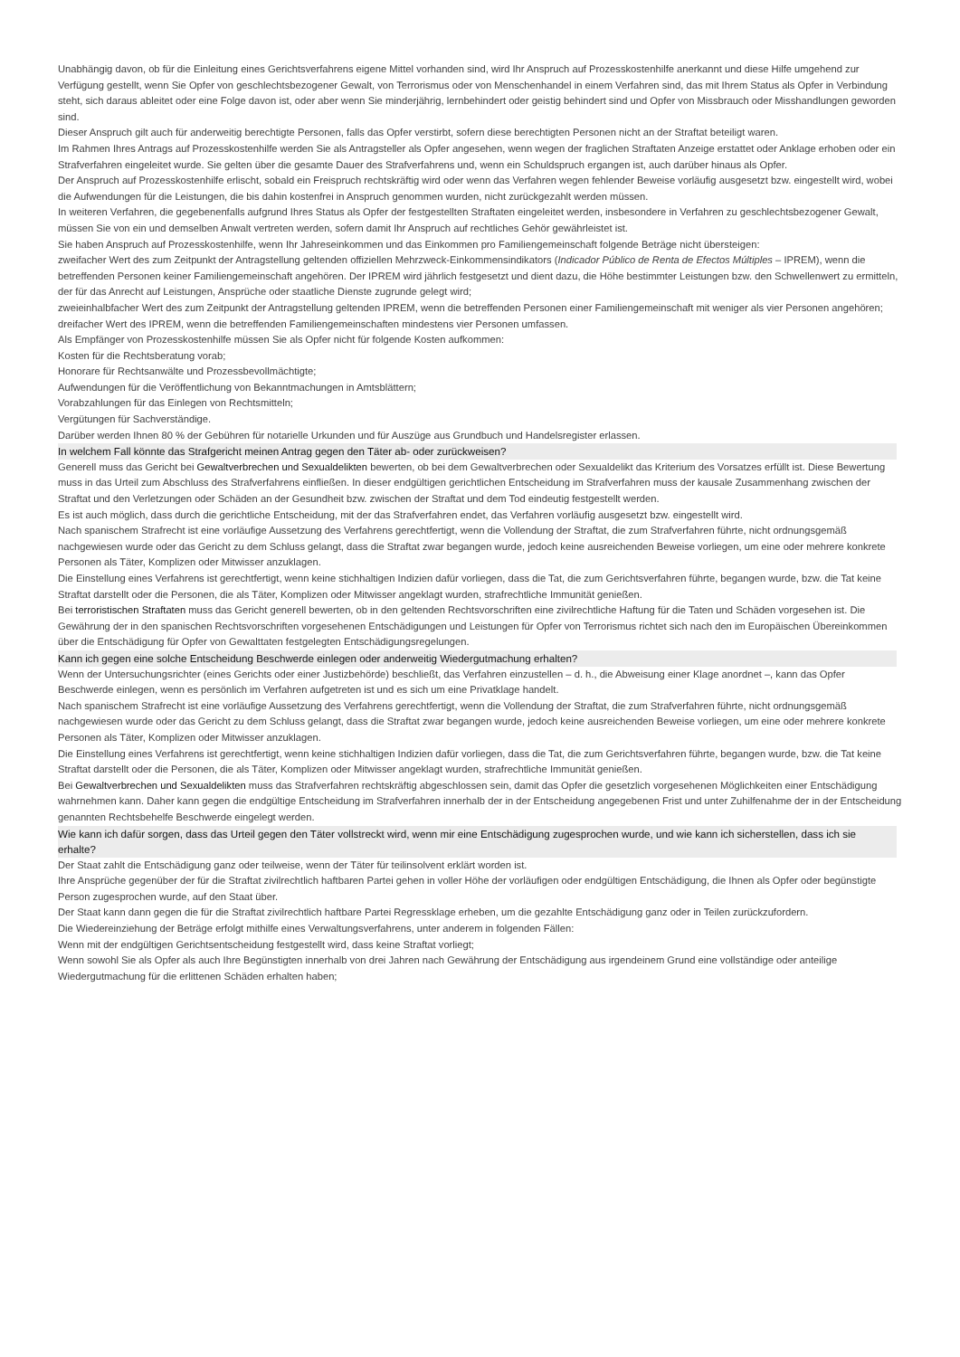Unabhängig davon, ob für die Einleitung eines Gerichtsverfahrens eigene Mittel vorhanden sind, wird Ihr Anspruch auf Prozesskostenhilfe anerkannt und diese Hilfe umgehend zur Verfügung gestellt, wenn Sie Opfer von geschlechtsbezogener Gewalt, von Terrorismus oder von Menschenhandel in einem Verfahren sind, das mit Ihrem Status als Opfer in Verbindung steht, sich daraus ableitet oder eine Folge davon ist, oder aber wenn Sie minderjährig, lernbehindert oder geistig behindert sind und Opfer von Missbrauch oder Misshandlungen geworden sind.
Dieser Anspruch gilt auch für anderweitig berechtigte Personen, falls das Opfer verstirbt, sofern diese berechtigten Personen nicht an der Straftat beteiligt waren.
Im Rahmen Ihres Antrags auf Prozesskostenhilfe werden Sie als Antragsteller als Opfer angesehen, wenn wegen der fraglichen Straftaten Anzeige erstattet oder Anklage erhoben oder ein Strafverfahren eingeleitet wurde. Sie gelten über die gesamte Dauer des Strafverfahrens und, wenn ein Schuldspruch ergangen ist, auch darüber hinaus als Opfer.
Der Anspruch auf Prozesskostenhilfe erlischt, sobald ein Freispruch rechtskräftig wird oder wenn das Verfahren wegen fehlender Beweise vorläufig ausgesetzt bzw. eingestellt wird, wobei die Aufwendungen für die Leistungen, die bis dahin kostenfrei in Anspruch genommen wurden, nicht zurückgezahlt werden müssen.
In weiteren Verfahren, die gegebenenfalls aufgrund Ihres Status als Opfer der festgestellten Straftaten eingeleitet werden, insbesondere in Verfahren zu geschlechtsbezogener Gewalt, müssen Sie von ein und demselben Anwalt vertreten werden, sofern damit Ihr Anspruch auf rechtliches Gehör gewährleistet ist.
Sie haben Anspruch auf Prozesskostenhilfe, wenn Ihr Jahreseinkommen und das Einkommen pro Familiengemeinschaft folgende Beträge nicht übersteigen:
zweifacher Wert des zum Zeitpunkt der Antragstellung geltenden offiziellen Mehrzweck-Einkommensindikators (Indicador Público de Renta de Efectos Múltiples – IPREM), wenn die betreffenden Personen keiner Familiengemeinschaft angehören. Der IPREM wird jährlich festgesetzt und dient dazu, die Höhe bestimmter Leistungen bzw. den Schwellenwert zu ermitteln, der für das Anrecht auf Leistungen, Ansprüche oder staatliche Dienste zugrunde gelegt wird;
zweieinhalbfacher Wert des zum Zeitpunkt der Antragstellung geltenden IPREM, wenn die betreffenden Personen einer Familiengemeinschaft mit weniger als vier Personen angehören;
dreifacher Wert des IPREM, wenn die betreffenden Familiengemeinschaften mindestens vier Personen umfassen.
Als Empfänger von Prozesskostenhilfe müssen Sie als Opfer nicht für folgende Kosten aufkommen:
Kosten für die Rechtsberatung vorab;
Honorare für Rechtsanwälte und Prozessbevollmächtigte;
Aufwendungen für die Veröffentlichung von Bekanntmachungen in Amtsblättern;
Vorabzahlungen für das Einlegen von Rechtsmitteln;
Vergütungen für Sachverständige.
Darüber werden Ihnen 80 % der Gebühren für notarielle Urkunden und für Auszüge aus Grundbuch und Handelsregister erlassen.
In welchem Fall könnte das Strafgericht meinen Antrag gegen den Täter ab- oder zurückweisen?
Generell muss das Gericht bei Gewaltverbrechen und Sexualdelikten bewerten, ob bei dem Gewaltverbrechen oder Sexualdelikt das Kriterium des Vorsatzes erfüllt ist. Diese Bewertung muss in das Urteil zum Abschluss des Strafverfahrens einfließen. In dieser endgültigen gerichtlichen Entscheidung im Strafverfahren muss der kausale Zusammenhang zwischen der Straftat und den Verletzungen oder Schäden an der Gesundheit bzw. zwischen der Straftat und dem Tod eindeutig festgestellt werden.
Es ist auch möglich, dass durch die gerichtliche Entscheidung, mit der das Strafverfahren endet, das Verfahren vorläufig ausgesetzt bzw. eingestellt wird.
Nach spanischem Strafrecht ist eine vorläufige Aussetzung des Verfahrens gerechtfertigt, wenn die Vollendung der Straftat, die zum Strafverfahren führte, nicht ordnungsgemäß nachgewiesen wurde oder das Gericht zu dem Schluss gelangt, dass die Straftat zwar begangen wurde, jedoch keine ausreichenden Beweise vorliegen, um eine oder mehrere konkrete Personen als Täter, Komplizen oder Mitwisser anzuklagen.
Die Einstellung eines Verfahrens ist gerechtfertigt, wenn keine stichhaltigen Indizien dafür vorliegen, dass die Tat, die zum Gerichtsverfahren führte, begangen wurde, bzw. die Tat keine Straftat darstellt oder die Personen, die als Täter, Komplizen oder Mitwisser angeklagt wurden, strafrechtliche Immunität genießen.
Bei terroristischen Straftaten muss das Gericht generell bewerten, ob in den geltenden Rechtsvorschriften eine zivilrechtliche Haftung für die Taten und Schäden vorgesehen ist. Die Gewährung der in den spanischen Rechtsvorschriften vorgesehenen Entschädigungen und Leistungen für Opfer von Terrorismus richtet sich nach den im Europäischen Übereinkommen über die Entschädigung für Opfer von Gewalttaten festgelegten Entschädigungsregelungen.
Kann ich gegen eine solche Entscheidung Beschwerde einlegen oder anderweitig Wiedergutmachung erhalten?
Wenn der Untersuchungsrichter (eines Gerichts oder einer Justizbehörde) beschließt, das Verfahren einzustellen – d. h., die Abweisung einer Klage anordnet –, kann das Opfer Beschwerde einlegen, wenn es persönlich im Verfahren aufgetreten ist und es sich um eine Privatklage handelt.
Nach spanischem Strafrecht ist eine vorläufige Aussetzung des Verfahrens gerechtfertigt, wenn die Vollendung der Straftat, die zum Strafverfahren führte, nicht ordnungsgemäß nachgewiesen wurde oder das Gericht zu dem Schluss gelangt, dass die Straftat zwar begangen wurde, jedoch keine ausreichenden Beweise vorliegen, um eine oder mehrere konkrete Personen als Täter, Komplizen oder Mitwisser anzuklagen.
Die Einstellung eines Verfahrens ist gerechtfertigt, wenn keine stichhaltigen Indizien dafür vorliegen, dass die Tat, die zum Gerichtsverfahren führte, begangen wurde, bzw. die Tat keine Straftat darstellt oder die Personen, die als Täter, Komplizen oder Mitwisser angeklagt wurden, strafrechtliche Immunität genießen.
Bei Gewaltverbrechen und Sexualdelikten muss das Strafverfahren rechtskräftig abgeschlossen sein, damit das Opfer die gesetzlich vorgesehenen Möglichkeiten einer Entschädigung wahrnehmen kann. Daher kann gegen die endgültige Entscheidung im Strafverfahren innerhalb der in der Entscheidung angegebenen Frist und unter Zuhilfenahme der in der Entscheidung genannten Rechtsbehelfe Beschwerde eingelegt werden.
Wie kann ich dafür sorgen, dass das Urteil gegen den Täter vollstreckt wird, wenn mir eine Entschädigung zugesprochen wurde, und wie kann ich sicherstellen, dass ich sie erhalte?
Der Staat zahlt die Entschädigung ganz oder teilweise, wenn der Täter für teilinsolvent erklärt worden ist.
Ihre Ansprüche gegenüber der für die Straftat zivilrechtlich haftbaren Partei gehen in voller Höhe der vorläufigen oder endgültigen Entschädigung, die Ihnen als Opfer oder begünstigte Person zugesprochen wurde, auf den Staat über.
Der Staat kann dann gegen die für die Straftat zivilrechtlich haftbare Partei Regressklage erheben, um die gezahlte Entschädigung ganz oder in Teilen zurückzufordern.
Die Wiedereinziehung der Beträge erfolgt mithilfe eines Verwaltungsverfahrens, unter anderem in folgenden Fällen:
Wenn mit der endgültigen Gerichtsentscheidung festgestellt wird, dass keine Straftat vorliegt;
Wenn sowohl Sie als Opfer als auch Ihre Begünstigten innerhalb von drei Jahren nach Gewährung der Entschädigung aus irgendeinem Grund eine vollständige oder anteilige Wiedergutmachung für die erlittenen Schäden erhalten haben;